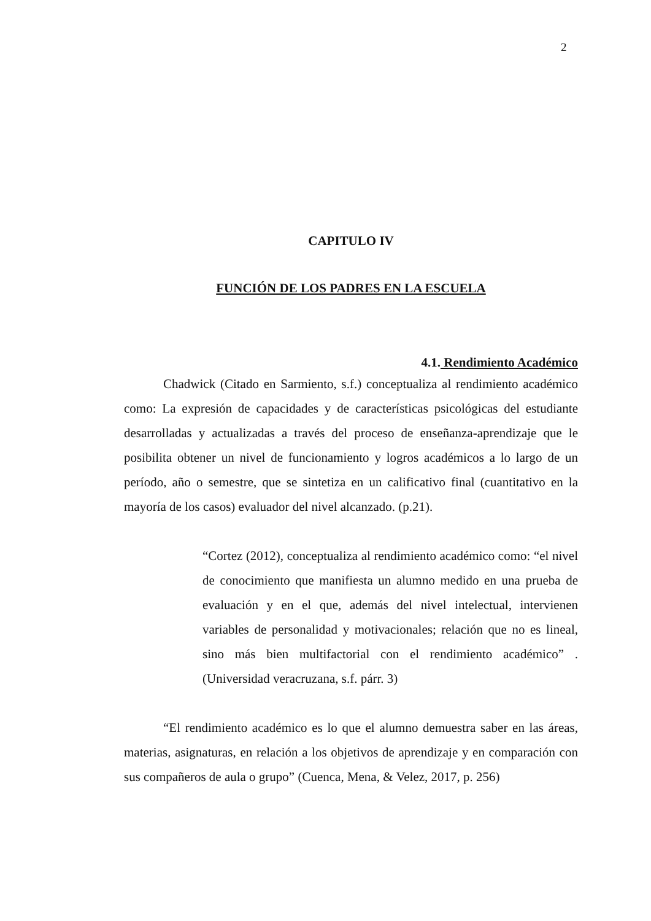2
CAPITULO IV
FUNCIÓN DE LOS PADRES EN LA ESCUELA
4.1. Rendimiento Académico
Chadwick (Citado en Sarmiento, s.f.) conceptualiza al rendimiento académico como: La expresión de capacidades y de características psicológicas del estudiante desarrolladas y actualizadas a través del proceso de enseñanza-aprendizaje que le posibilita obtener un nivel de funcionamiento y logros académicos a lo largo de un período, año o semestre, que se sintetiza en un calificativo final (cuantitativo en la mayoría de los casos) evaluador del nivel alcanzado. (p.21).
“Cortez (2012), conceptualiza al rendimiento académico como: “el nivel de conocimiento que manifiesta un alumno medido en una prueba de evaluación y en el que, además del nivel intelectual, intervienen variables de personalidad y motivacionales; relación que no es lineal, sino más bien multifactorial con el rendimiento académico” . (Universidad veracruzana, s.f. párr. 3)
“El rendimiento académico es lo que el alumno demuestra saber en las áreas, materias, asignaturas, en relación a los objetivos de aprendizaje y en comparación con sus compañeros de aula o grupo” (Cuenca, Mena, & Velez, 2017, p. 256)